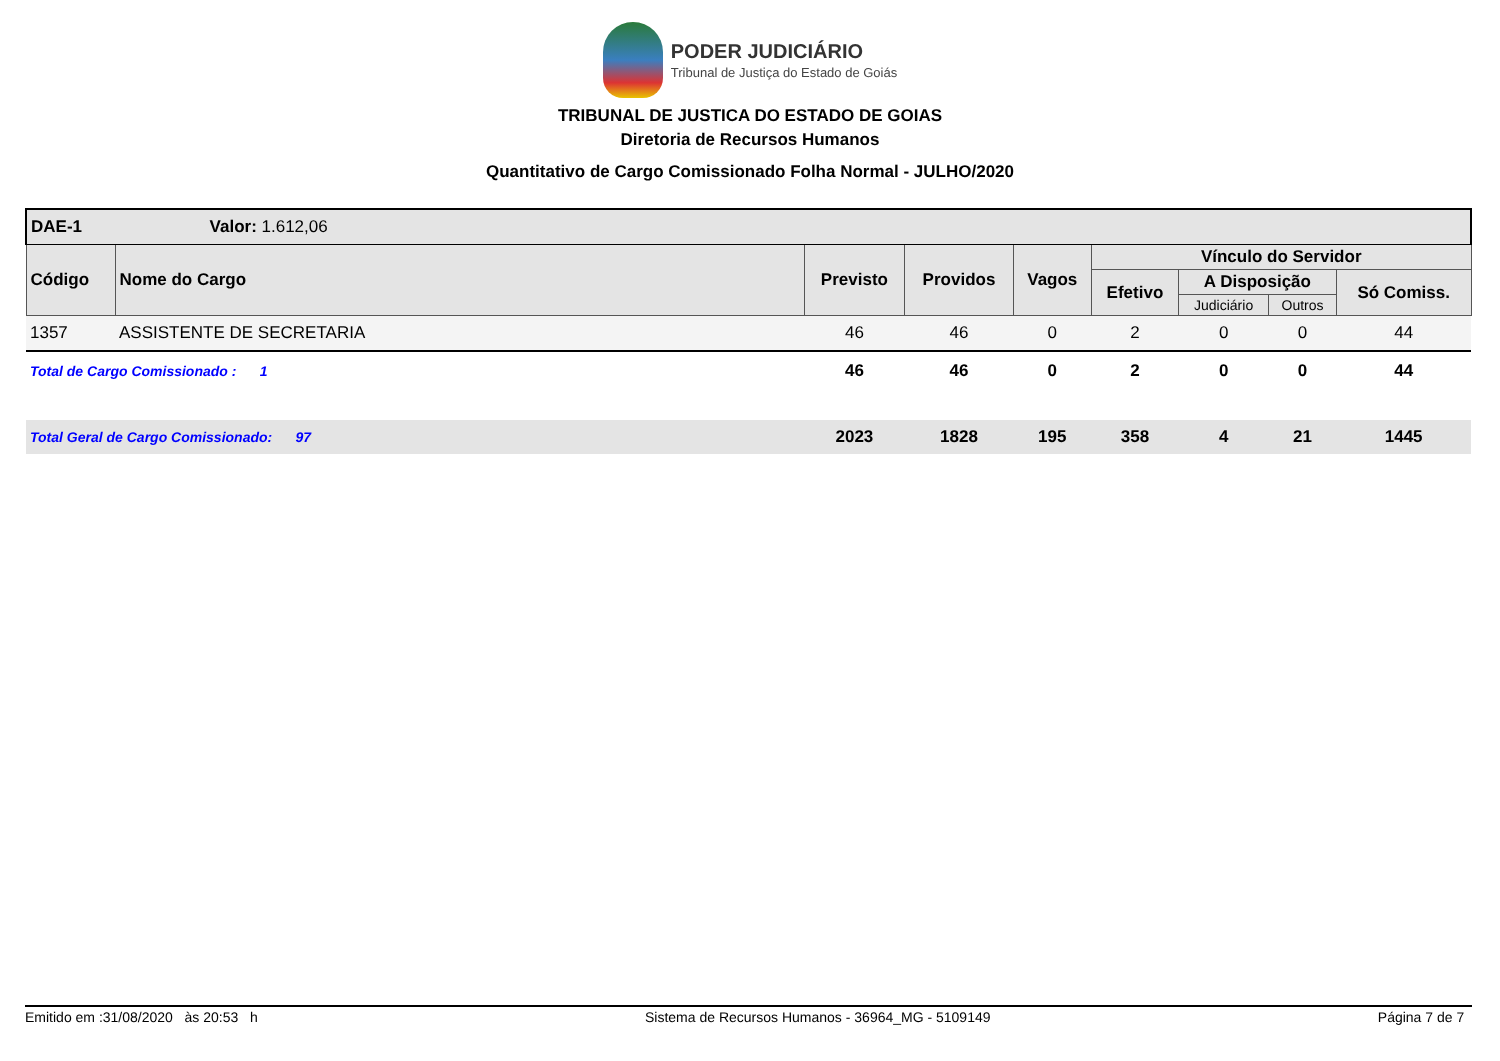PODER JUDICIÁRIO
Tribunal de Justiça do Estado de Goiás
TRIBUNAL DE JUSTICA DO ESTADO DE GOIAS
Diretoria de Recursos Humanos
Quantitativo de Cargo Comissionado Folha Normal - JULHO/2020
| DAE-1 Valor: 1.612,06 | | | | | | | | |
| Código | Nome do Cargo | Previsto | Providos | Vagos | Vínculo do Servidor | | | |
| | | | | | Efetivo | A Disposição | | Só Comiss. |
| | | | | | | Judiciário | Outros | |
| 1357 | ASSISTENTE DE SECRETARIA | 46 | 46 | 0 | 2 | 0 | 0 | 44 |
| Total de Cargo Comissionado : 1 | | 46 | 46 | 0 | 2 | 0 | 0 | 44 |
| Total Geral de Cargo Comissionado: 97 | | 2023 | 1828 | 195 | 358 | 4 | 21 | 1445 |
Emitido em :31/08/2020 às 20:53 h Sistema de Recursos Humanos - 36964_MG - 5109149 Página 7 de 7